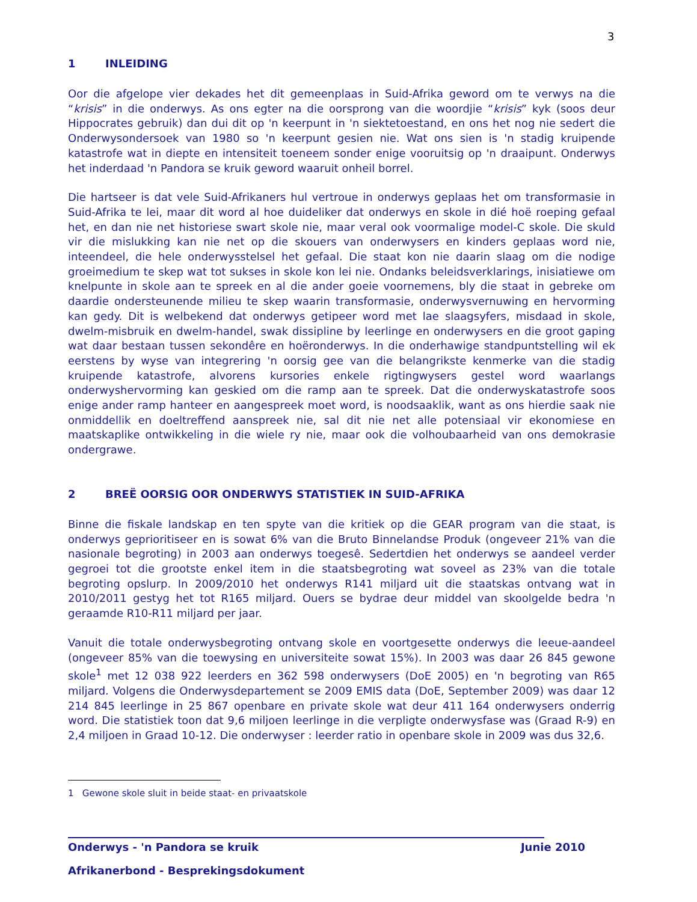3
1 INLEIDING
Oor die afgelope vier dekades het dit gemeenplaas in Suid-Afrika geword om te verwys na die “krisis” in die onderwys. As ons egter na die oorsprong van die woordjie “krisis” kyk (soos deur Hippocrates gebruik) dan dui dit op 'n keerpunt in 'n siektetoestand, en ons het nog nie sedert die Onderwysondersoek van 1980 so 'n keerpunt gesien nie. Wat ons sien is 'n stadig kruipende katastrofe wat in diepte en intensiteit toeneem sonder enige vooruitsig op 'n draaipunt. Onderwys het inderdaad 'n Pandora se kruik geword waaruit onheil borrel.
Die hartseer is dat vele Suid-Afrikaners hul vertroue in onderwys geplaas het om transformasie in Suid-Afrika te lei, maar dit word al hoe duideliker dat onderwys en skole in dié hoë roeping gefaal het, en dan nie net historiese swart skole nie, maar veral ook voormalige model-C skole. Die skuld vir die mislukking kan nie net op die skouers van onderwysers en kinders geplaas word nie, inteendeel, die hele onderwysstelsel het gefaal. Die staat kon nie daarin slaag om die nodige groeimedium te skep wat tot sukses in skole kon lei nie. Ondanks beleidsverklarings, inisiatiewe om knelpunte in skole aan te spreek en al die ander goeie voornemens, bly die staat in gebreke om daardie ondersteunende milieu te skep waarin transformasie, onderwysvernuwing en hervorming kan gedy. Dit is welbekend dat onderwys getipeer word met lae slaagsyfers, misdaad in skole, dwelm-misbruik en dwelm-handel, swak dissipline by leerlinge en onderwysers en die groot gaping wat daar bestaan tussen sekondêre en hoëronderwys. In die onderhawige standpuntstelling wil ek eerstens by wyse van integrering 'n oorsig gee van die belangrikste kenmerke van die stadig kruipende katastrofe, alvorens kursories enkele rigtingwysers gestel word waarlangs onderwyshervorming kan geskied om die ramp aan te spreek. Dat die onderwyskatastrofe soos enige ander ramp hanteer en aangespreek moet word, is noodsaaklik, want as ons hierdie saak nie onmiddellik en doeltreffend aanspreek nie, sal dit nie net alle potensiaal vir ekonomiese en maatskaplike ontwikkeling in die wiele ry nie, maar ook die volhoubaarheid van ons demokrasie ondergrawe.
2 BREË OORSIG OOR ONDERWYS STATISTIEK IN SUID-AFRIKA
Binne die fiskale landskap en ten spyte van die kritiek op die GEAR program van die staat, is onderwys geprioritiseer en is sowat 6% van die Bruto Binnelandse Produk (ongeveer 21% van die nasionale begroting) in 2003 aan onderwys toegesê. Sedertdien het onderwys se aandeel verder gegroei tot die grootste enkel item in die staatsbegroting wat soveel as 23% van die totale begroting opslurp. In 2009/2010 het onderwys R141 miljard uit die staatskas ontvang wat in 2010/2011 gestyg het tot R165 miljard. Ouers se bydrae deur middel van skoolgelde bedra 'n geraamde R10-R11 miljard per jaar.
Vanuit die totale onderwysbegroting ontvang skole en voortgesette onderwys die leeue-aandeel (ongeveer 85% van die toewysing en universiteite sowat 15%). In 2003 was daar 26 845 gewone skole<sup>1</sup> met 12 038 922 leerders en 362 598 onderwysers (DoE 2005) en 'n begroting van R65 miljard. Volgens die Onderwysdepartement se 2009 EMIS data (DoE, September 2009) was daar 12 214 845 leerlinge in 25 867 openbare en private skole wat deur 411 164 onderwysers onderrig word. Die statistiek toon dat 9,6 miljoen leerlinge in die verpligte onderwysfase was (Graad R-9) en 2,4 miljoen in Graad 10-12. Die onderwyser : leerder ratio in openbare skole in 2009 was dus 32,6.
1 Gewone skole sluit in beide staat- en privaatskole
Onderwys - 'n Pandora se kruik Junie 2010
Afrikanerbond - Besprekingsdokument